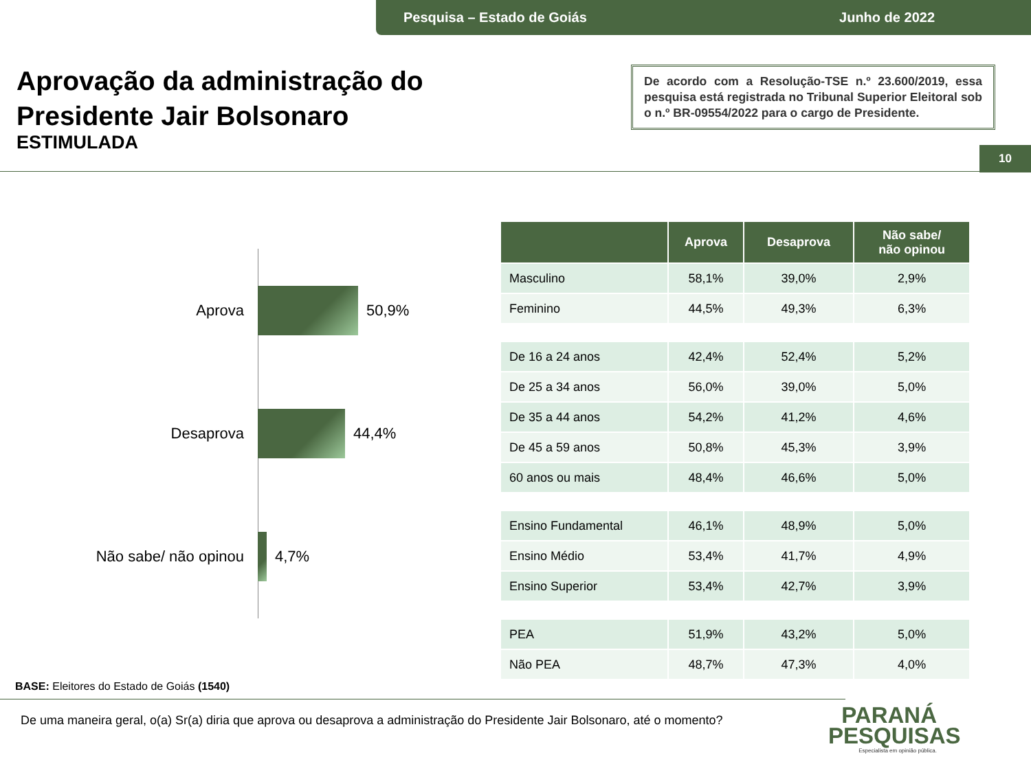Pesquisa – Estado de Goiás Junho de 2022
Aprovação da administração do
Presidente Jair Bolsonaro
ESTIMULADA
De acordo com a Resolução-TSE n.º 23.600/2019, essa pesquisa está registrada no Tribunal Superior Eleitoral sob o n.º BR-09554/2022 para o cargo de Presidente.
10
Aprova 50,9%
Desaprova 44,4%
Não sabe/ não opinou
4,7%
| | Aprova | Desaprova | Não sabe/ não opinou |
| --- | --- | --- | --- |
| Masculino | 58,1% | 39,0% | 2,9% |
| Feminino | 44,5% | 49,3% | 6,3% |
| De 16 a 24 anos | 42,4% | 52,4% | 5,2% |
| De 25 a 34 anos | 56,0% | 39,0% | 5,0% |
| De 35 a 44 anos | 54,2% | 41,2% | 4,6% |
| De 45 a 59 anos | 50,8% | 45,3% | 3,9% |
| 60 anos ou mais | 48,4% | 46,6% | 5,0% |
| Ensino Fundamental | 46,1% | 48,9% | 5,0% |
| Ensino Médio | 53,4% | 41,7% | 4,9% |
| Ensino Superior | 53,4% | 42,7% | 3,9% |
| PEA | 51,9% | 43,2% | 5,0% |
| Não PEA | 48,7% | 47,3% | 4,0% |
BASE: Eleitores do Estado de Goiás (1540)
De uma maneira geral, o(a) Sr(a) diria que aprova ou desaprova a administração do Presidente Jair Bolsonaro, até o momento?
PARANÁ
PESQUISAS
Especialista em opinião pública.